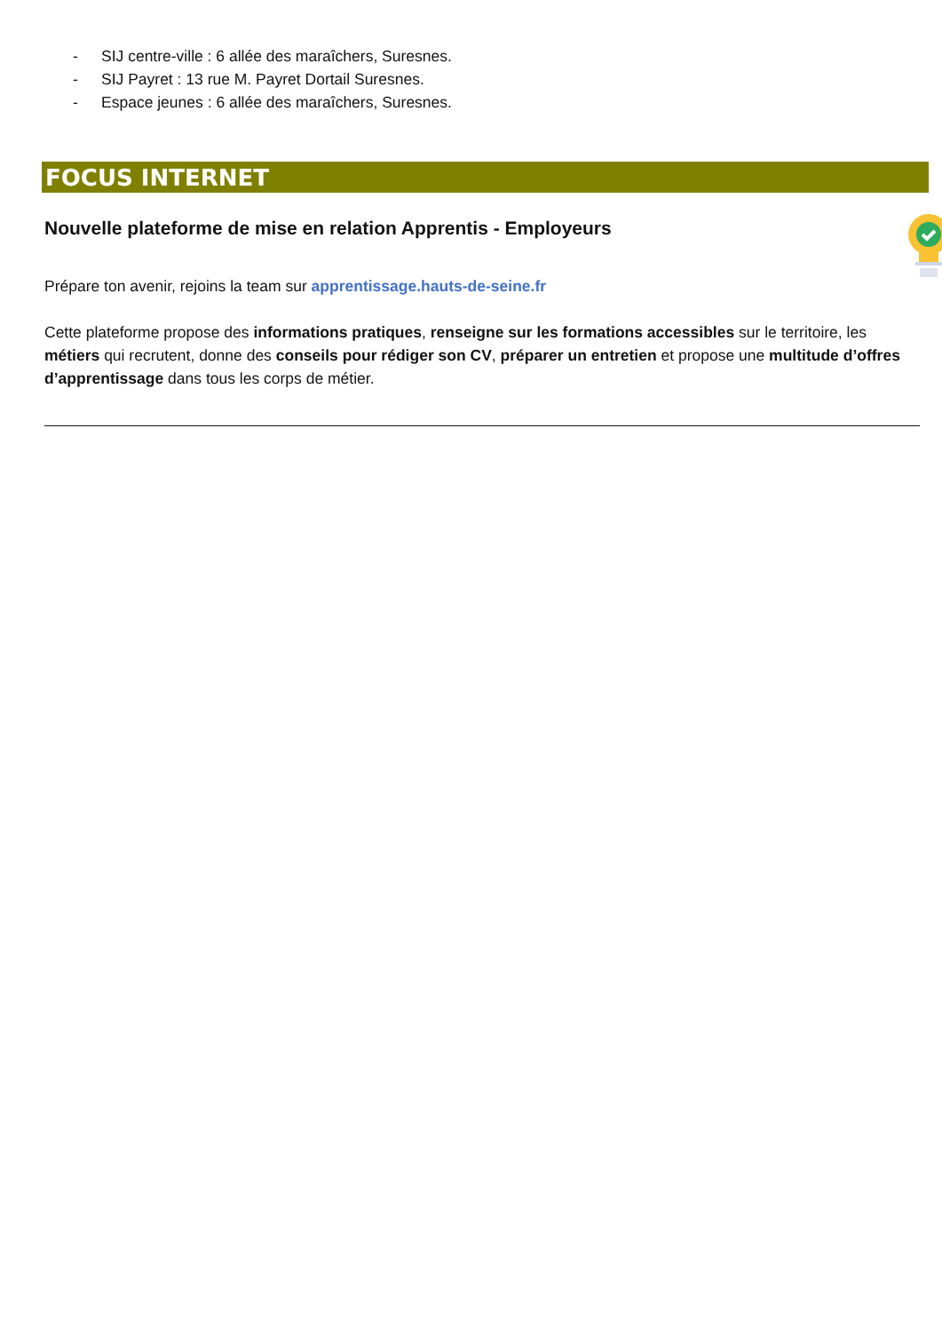- SIJ centre-ville : 6 allée des maraîchers, Suresnes.
- SIJ Payret : 13 rue M. Payret Dortail Suresnes.
- Espace jeunes : 6 allée des maraîchers, Suresnes.
FOCUS INTERNET
Nouvelle plateforme de mise en relation Apprentis - Employeurs
Prépare ton avenir, rejoins la team sur apprentissage.hauts-de-seine.fr
Cette plateforme propose des informations pratiques, renseigne sur les formations accessibles sur le territoire, les métiers qui recrutent, donne des conseils pour rédiger son CV, préparer un entretien et propose une multitude d’offres d’apprentissage dans tous les corps de métier.